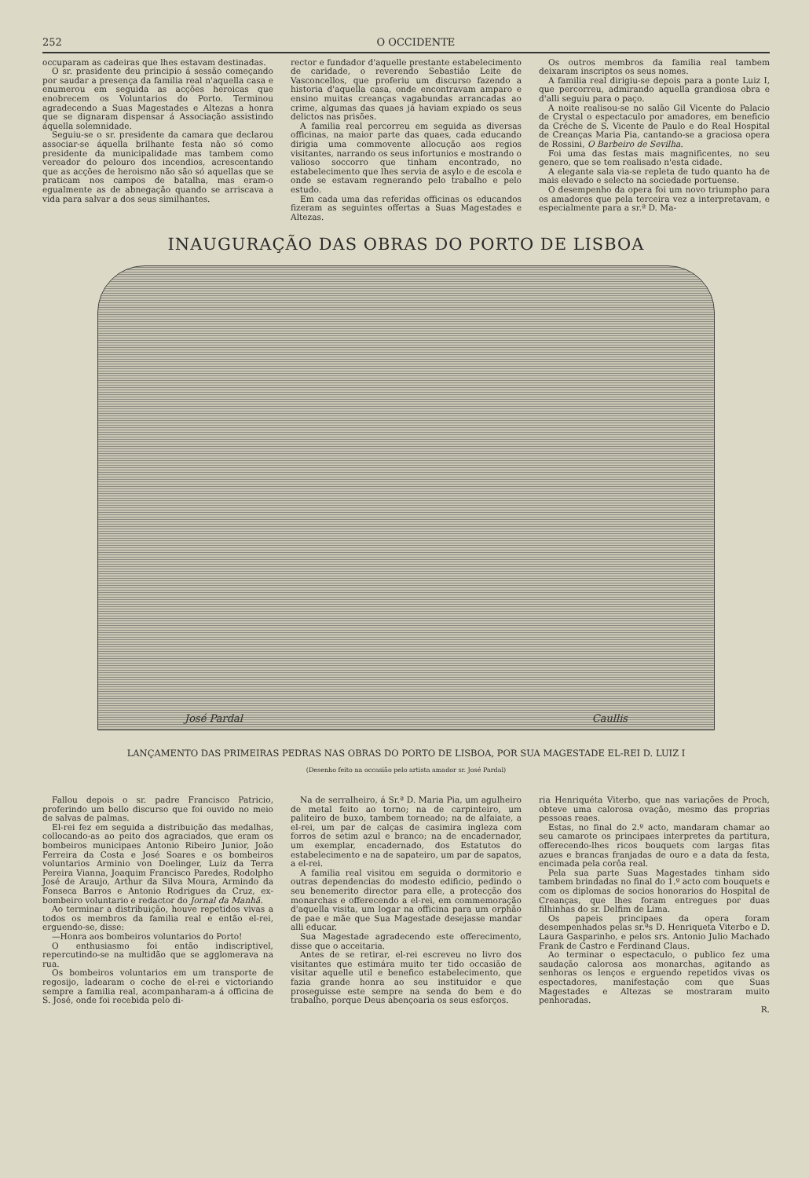252 O OCCIDENTE
occuparam as cadeiras que lhes estavam destinadas.
O sr. prasidente deu principio á sessão começando por saudar a presença da familia real n'aquella casa e enumerou em seguida as acções heroicas que enobrecem os Voluntarios do Porto. Terminou agradecendo a Suas Magestades e Altezas a honra que se dignaram dispensar á Associação assistindo áquella solemnidade.
Seguiu-se o sr. presidente da camara que declarou associar-se áquella brilhante festa não só como presidente da municipalidade mas tambem como vereador do pelouro dos incendios, acrescentando que as acções de heroismo não são só aquellas que se praticam nos campos de batalha, mas eram-o egualmente as de abnegação quando se arriscava a vida para salvar a dos seus similhantes.
rector e fundador d'aquelle prestante estabelecimento de caridade, o reverendo Sebastião Leite de Vasconcellos, que proferiu um discurso fazendo a historia d'aquella casa, onde encontravam amparo e ensino muitas creanças vagabundas arrancadas ao crime, algumas das quaes já haviam expiado os seus delictos nas prisões.
A familia real percorreu em seguida as diversas officinas, na maior parte das quaes, cada educando dirigia uma commovente allocução aos regios visitantes, narrando os seus infortunios e mostrando o valioso soccorro que tinham encontrado, no estabelecimento que lhes servia de asylo e de escola e onde se estavam regnerando pelo trabalho e pelo estudo.
Em cada uma das referidas officinas os educandos fizeram as seguintes offertas a Suas Magestades e Altezas.
Os outros membros da familia real tambem deixaram inscriptos os seus nomes.
A familia real dirigiu-se depois para a ponte Luiz I, que percorreu, admirando aquella grandiosa obra e d'alli seguiu para o paço.
A noite realisou-se no salão Gil Vicente do Palacio de Crystal o espectaculo por amadores, em beneficio da Créche de S. Vicente de Paulo e do Real Hospital de Creanças Maria Pia, cantando-se a graciosa opera de Rossini, O Barbeiro de Sevilha.
Foi uma das festas mais magnificentes, no seu genero, que se tem realisado n'esta cidade.
A elegante sala via-se repleta de tudo quanto ha de mais elevado e selecto na sociedade portuense.
O desempenho da opera foi um novo triumpho para os amadores que pela terceira vez a interpretavam, e especialmente para a sr.ª D. Ma-
INAUGURAÇÃO DAS OBRAS DO PORTO DE LISBOA
José Pardal Caullis
LANÇAMENTO DAS PRIMEIRAS PEDRAS NAS OBRAS DO PORTO DE LISBOA, POR SUA MAGESTADE EL-REI D. LUIZ I
(Desenho feito na occasião pelo artista amador sr. José Pardal)
Fallou depois o sr. padre Francisco Patricio, proferindo um bello discurso que foi ouvido no meio de salvas de palmas.
El-rei fez em seguida a distribuição das medalhas, collocando-as ao peito dos agraciados, que eram os bombeiros municipaes Antonio Ribeiro Junior, João Ferreira da Costa e José Soares e os bombeiros voluntarios Arminio von Doelinger, Luiz da Terra Pereira Vianna, Joaquim Francisco Paredes, Rodolpho José de Araujo, Arthur da Silva Moura, Armindo da Fonseca Barros e Antonio Rodrigues da Cruz, ex-bombeiro voluntario e redactor do Jornal da Manhã.
Ao terminar a distribuição, houve repetidos vivas a todos os membros da familia real e então el-rei, erguendo-se, disse:
—Honra aos bombeiros voluntarios do Porto!
O enthusiasmo foi então indiscriptivel, repercutindo-se na multidão que se agglomerava na rua.
Os bombeiros voluntarios em um transporte de regosijo, ladearam o coche de el-rei e victoriando sempre a familia real, acompanharam-a á officina de S. José, onde foi recebida pelo di-
Na de serralheiro, á Sr.ª D. Maria Pia, um agulheiro de metal feito ao torno; na de carpinteiro, um paliteiro de buxo, tambem torneado; na de alfaiate, a el-rei, um par de calças de casimira ingleza com forros de setim azul e branco; na de encadernador, um exemplar, encadernado, dos Estatutos do estabelecimento e na de sapateiro, um par de sapatos, a el-rei.
A familia real visitou em seguida o dormitorio e outras dependencias do modesto edificio, pedindo o seu benemerito director para elle, a protecção dos monarchas e offerecendo a el-rei, em commemoração d'aquella visita, um logar na officina para um orphão de pae e mãe que Sua Magestade desejasse mandar alli educar.
Sua Magestade agradecendo este offerecimento, disse que o acceitaria.
Antes de se retirar, el-rei escreveu no livro dos visitantes que estimára muito ter tido occasião de visitar aquelle util e benefico estabelecimento, que fazia grande honra ao seu instituidor e que proseguisse este sempre na senda do bem e do trabalho, porque Deus abençoaria os seus esforços.
ria Henriquéta Viterbo, que nas variações de Proch, obteve uma calorosa ovação, mesmo das proprias pessoas reaes.
Estas, no final do 2.º acto, mandaram chamar ao seu camarote os principaes interpretes da partitura, offerecendo-lhes ricos bouquets com largas fitas azues e brancas franjadas de ouro e a data da festa, encimada pela corôa real.
Pela sua parte Suas Magestades tinham sido tambem brindadas no final do 1.º acto com bouquets e com os diplomas de socios honorarios do Hospital de Creanças, que lhes foram entregues por duas filhinhas do sr. Delfim de Lima.
Os papeis principaes da opera foram desempenhados pelas sr.ªs D. Henriqueta Viterbo e D. Laura Gasparinho, e pelos srs. Antonio Julio Machado Frank de Castro e Ferdinand Claus.
Ao terminar o espectaculo, o publico fez uma saudação calorosa aos monarchas, agitando as senhoras os lenços e erguendo repetidos vivas os espectadores, manifestação com que Suas Magestades e Altezas se mostraram muito penhoradas.
R.